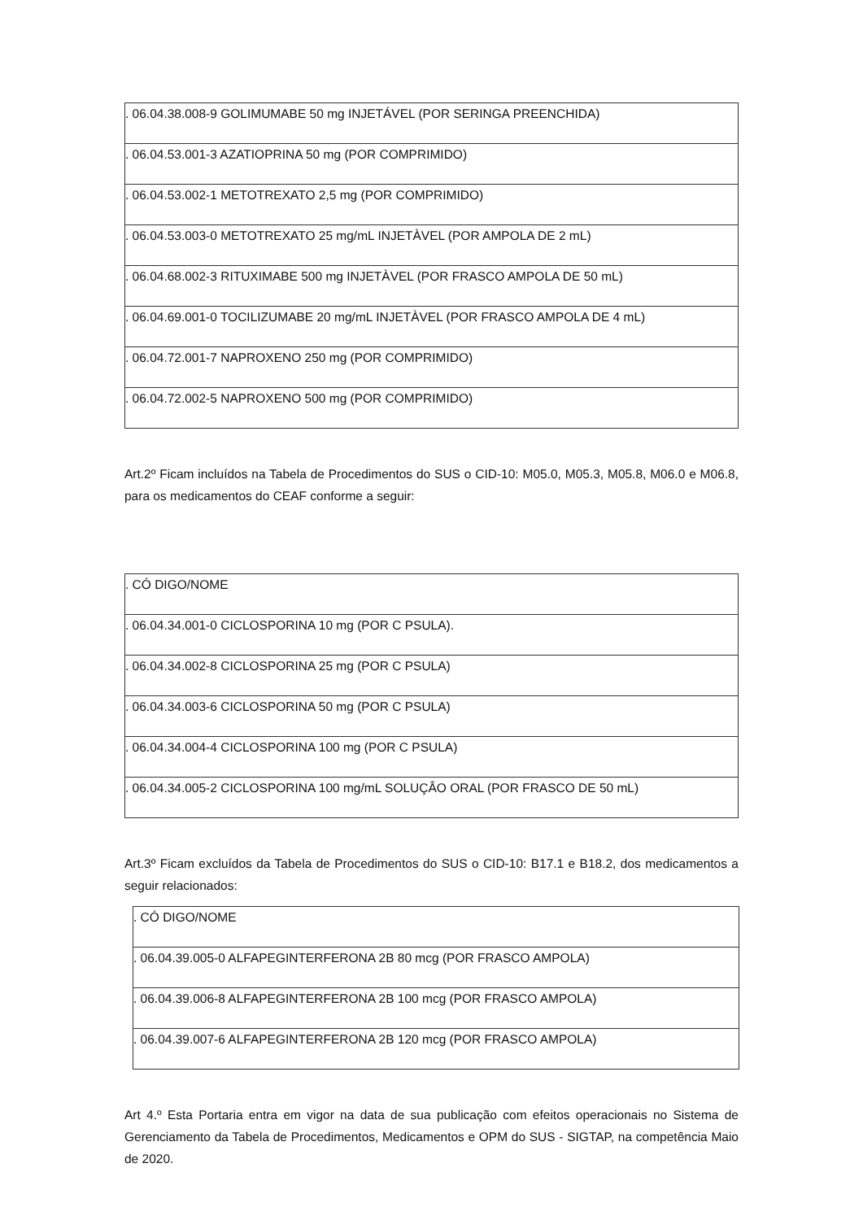| . 06.04.38.008-9 GOLIMUMABE 50 mg INJETÁVEL (POR SERINGA PREENCHIDA) |
| . 06.04.53.001-3 AZATIOPRINA 50 mg (POR COMPRIMIDO) |
| . 06.04.53.002-1 METOTREXATO 2,5 mg (POR COMPRIMIDO) |
| . 06.04.53.003-0 METOTREXATO 25 mg/mL INJETÀVEL (POR AMPOLA DE 2 mL) |
| . 06.04.68.002-3 RITUXIMABE 500 mg INJETÀVEL (POR FRASCO AMPOLA DE 50 mL) |
| . 06.04.69.001-0 TOCILIZUMABE 20 mg/mL INJETÀVEL (POR FRASCO AMPOLA DE 4 mL) |
| . 06.04.72.001-7 NAPROXENO 250 mg (POR COMPRIMIDO) |
| . 06.04.72.002-5 NAPROXENO 500 mg (POR COMPRIMIDO) |
Art.2º Ficam incluídos na Tabela de Procedimentos do SUS o CID-10: M05.0, M05.3, M05.8, M06.0 e M06.8, para os medicamentos do CEAF conforme a seguir:
| . CÓ DIGO/NOME |
| . 06.04.34.001-0 CICLOSPORINA 10 mg (POR C PSULA). |
| . 06.04.34.002-8 CICLOSPORINA 25 mg (POR C PSULA) |
| . 06.04.34.003-6 CICLOSPORINA 50 mg (POR C PSULA) |
| . 06.04.34.004-4 CICLOSPORINA 100 mg (POR C PSULA) |
| . 06.04.34.005-2 CICLOSPORINA 100 mg/mL SOLUÇÂO ORAL (POR FRASCO DE 50 mL) |
Art.3º Ficam excluídos da Tabela de Procedimentos do SUS o CID-10: B17.1 e B18.2, dos medicamentos a seguir relacionados:
| . CÓ DIGO/NOME |
| . 06.04.39.005-0 ALFAPEGINTERFERONA 2B 80 mcg (POR FRASCO AMPOLA) |
| . 06.04.39.006-8 ALFAPEGINTERFERONA 2B 100 mcg (POR FRASCO AMPOLA) |
| . 06.04.39.007-6 ALFAPEGINTERFERONA 2B 120 mcg (POR FRASCO AMPOLA) |
Art 4.º Esta Portaria entra em vigor na data de sua publicação com efeitos operacionais no Sistema de Gerenciamento da Tabela de Procedimentos, Medicamentos e OPM do SUS - SIGTAP, na competência Maio de 2020.